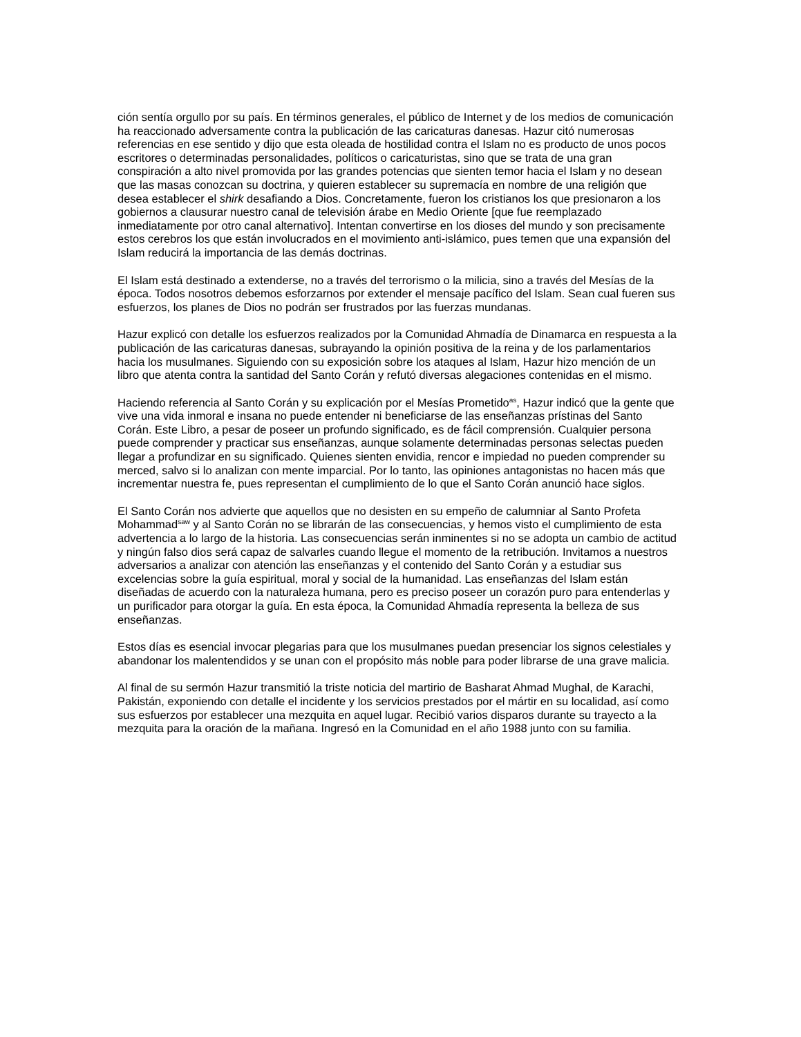ción sentía orgullo por su país. En términos generales, el público de Internet y de los medios de comunicación ha reaccionado adversamente contra la publicación de las caricaturas danesas. Hazur citó numerosas referencias en ese sentido y dijo que esta oleada de hostilidad contra el Islam no es producto de unos pocos escritores o determinadas personalidades, políticos o caricaturistas, sino que se trata de una gran conspiración a alto nivel promovida por las grandes potencias que sienten temor hacia el Islam y no desean que las masas conozcan su doctrina, y quieren establecer su supremacía en nombre de una religión que desea establecer el shirk desafiando a Dios. Concretamente, fueron los cristianos los que presionaron a los gobiernos a clausurar nuestro canal de televisión árabe en Medio Oriente [que fue reemplazado inmediatamente por otro canal alternativo]. Intentan convertirse en los dioses del mundo y son precisamente estos cerebros los que están involucrados en el movimiento anti-islámico, pues temen que una expansión del Islam reducirá la importancia de las demás doctrinas.
El Islam está destinado a extenderse, no a través del terrorismo o la milicia, sino a través del Mesías de la época. Todos nosotros debemos esforzarnos por extender el mensaje pacífico del Islam. Sean cual fueren sus esfuerzos, los planes de Dios no podrán ser frustrados por las fuerzas mundanas.
Hazur explicó con detalle los esfuerzos realizados por la Comunidad Ahmadía de Dinamarca en respuesta a la publicación de las caricaturas danesas, subrayando la opinión positiva de la reina y de los parlamentarios hacia los musulmanes. Siguiendo con su exposición sobre los ataques al Islam, Hazur hizo mención de un libro que atenta contra la santidad del Santo Corán y refutó diversas alegaciones contenidas en el mismo.
Haciendo referencia al Santo Corán y su explicación por el Mesías Prometido<sup>as</sup>, Hazur indicó que la gente que vive una vida inmoral e insana no puede entender ni beneficiarse de las enseñanzas prístinas del Santo Corán. Este Libro, a pesar de poseer un profundo significado, es de fácil comprensión. Cualquier persona puede comprender y practicar sus enseñanzas, aunque solamente determinadas personas selectas pueden llegar a profundizar en su significado. Quienes sienten envidia, rencor e impiedad no pueden comprender su merced, salvo si lo analizan con mente imparcial. Por lo tanto, las opiniones antagonistas no hacen más que incrementar nuestra fe, pues representan el cumplimiento de lo que el Santo Corán anunció hace siglos.
El Santo Corán nos advierte que aquellos que no desisten en su empeño de calumniar al Santo Profeta Mohammad<sup>saw</sup> y al Santo Corán no se librarán de las consecuencias, y hemos visto el cumplimiento de esta advertencia a lo largo de la historia. Las consecuencias serán inminentes si no se adopta un cambio de actitud y ningún falso dios será capaz de salvarles cuando llegue el momento de la retribución. Invitamos a nuestros adversarios a analizar con atención las enseñanzas y el contenido del Santo Corán y a estudiar sus excelencias sobre la guía espiritual, moral y social de la humanidad. Las enseñanzas del Islam están diseñadas de acuerdo con la naturaleza humana, pero es preciso poseer un corazón puro para entenderlas y un purificador para otorgar la guía. En esta época, la Comunidad Ahmadía representa la belleza de sus enseñanzas.
Estos días es esencial invocar plegarias para que los musulmanes puedan presenciar los signos celestiales y abandonar los malentendidos y se unan con el propósito más noble para poder librarse de una grave malicia.
Al final de su sermón Hazur transmitió la triste noticia del martirio de Basharat Ahmad Mughal, de Karachi, Pakistán, exponiendo con detalle el incidente y los servicios prestados por el mártir en su localidad, así como sus esfuerzos por establecer una mezquita en aquel lugar. Recibió varios disparos durante su trayecto a la mezquita para la oración de la mañana. Ingresó en la Comunidad en el año 1988 junto con su familia.